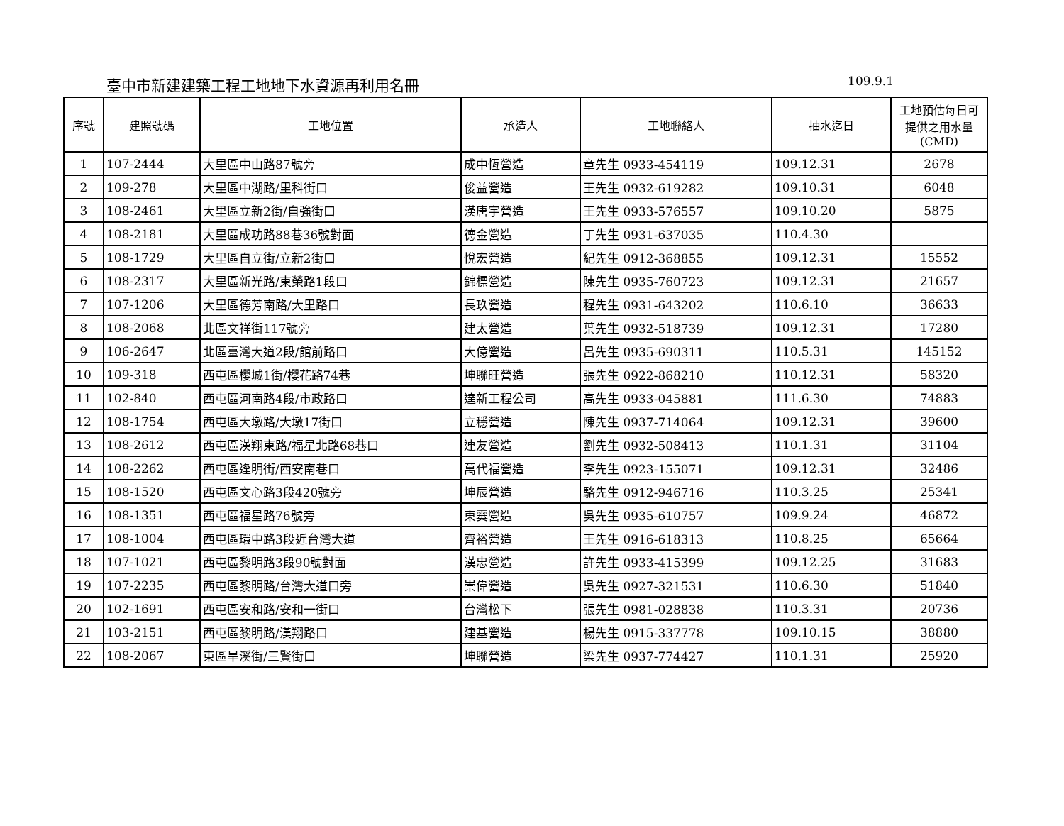臺中市新建建築工程工地地下水資源再利用名冊 109.9.1
| 序號 | 建照號碼 | 工地位置 | 承造人 | 工地聯絡人 | 抽水迄日 | 工地預估每日可 提供之用水量 (CMD) |
| --- | --- | --- | --- | --- | --- | --- |
| 1 | 107-2444 | 大里區中山路87號旁 | 成中恆營造 | 章先生 0933-454119 | 109.12.31 | 2678 |
| 2 | 109-278 | 大里區中湖路/里科街口 | 俊益營造 | 王先生 0932-619282 | 109.10.31 | 6048 |
| 3 | 108-2461 | 大里區立新2街/自強街口 | 漢唐宇營造 | 王先生 0933-576557 | 109.10.20 | 5875 |
| 4 | 108-2181 | 大里區成功路88巷36號對面 | 德金營造 | 丁先生 0931-637035 | 110.4.30 | |
| 5 | 108-1729 | 大里區自立街/立新2街口 | 悅宏營造 | 紀先生 0912-368855 | 109.12.31 | 15552 |
| 6 | 108-2317 | 大里區新光路/東榮路1段口 | 錦標營造 | 陳先生 0935-760723 | 109.12.31 | 21657 |
| 7 | 107-1206 | 大里區德芳南路/大里路口 | 長玖營造 | 程先生 0931-643202 | 110.6.10 | 36633 |
| 8 | 108-2068 | 北區文祥街117號旁 | 建太營造 | 葉先生 0932-518739 | 109.12.31 | 17280 |
| 9 | 106-2647 | 北區臺灣大道2段/館前路口 | 大億營造 | 呂先生 0935-690311 | 110.5.31 | 145152 |
| 10 | 109-318 | 西屯區櫻城1街/櫻花路74巷 | 坤聯旺營造 | 張先生 0922-868210 | 110.12.31 | 58320 |
| 11 | 102-840 | 西屯區河南路4段/市政路口 | 達新工程公司 | 高先生 0933-045881 | 111.6.30 | 74883 |
| 12 | 108-1754 | 西屯區大墩路/大墩17街口 | 立穩營造 | 陳先生 0937-714064 | 109.12.31 | 39600 |
| 13 | 108-2612 | 西屯區漢翔東路/福星北路68巷口 | 連友營造 | 劉先生 0932-508413 | 110.1.31 | 31104 |
| 14 | 108-2262 | 西屯區逢明街/西安南巷口 | 萬代福營造 | 李先生 0923-155071 | 109.12.31 | 32486 |
| 15 | 108-1520 | 西屯區文心路3段420號旁 | 坤辰營造 | 駱先生 0912-946716 | 110.3.25 | 25341 |
| 16 | 108-1351 | 西屯區福星路76號旁 | 東霙營造 | 吳先生 0935-610757 | 109.9.24 | 46872 |
| 17 | 108-1004 | 西屯區環中路3段近台灣大道 | 齊裕營造 | 王先生 0916-618313 | 110.8.25 | 65664 |
| 18 | 107-1021 | 西屯區黎明路3段90號對面 | 漢忠營造 | 許先生 0933-415399 | 109.12.25 | 31683 |
| 19 | 107-2235 | 西屯區黎明路/台灣大道口旁 | 崇偉營造 | 吳先生 0927-321531 | 110.6.30 | 51840 |
| 20 | 102-1691 | 西屯區安和路/安和一街口 | 台灣松下 | 張先生 0981-028838 | 110.3.31 | 20736 |
| 21 | 103-2151 | 西屯區黎明路/漢翔路口 | 建基營造 | 楊先生 0915-337778 | 109.10.15 | 38880 |
| 22 | 108-2067 | 東區旱溪街/三賢街口 | 坤聯營造 | 梁先生 0937-774427 | 110.1.31 | 25920 |